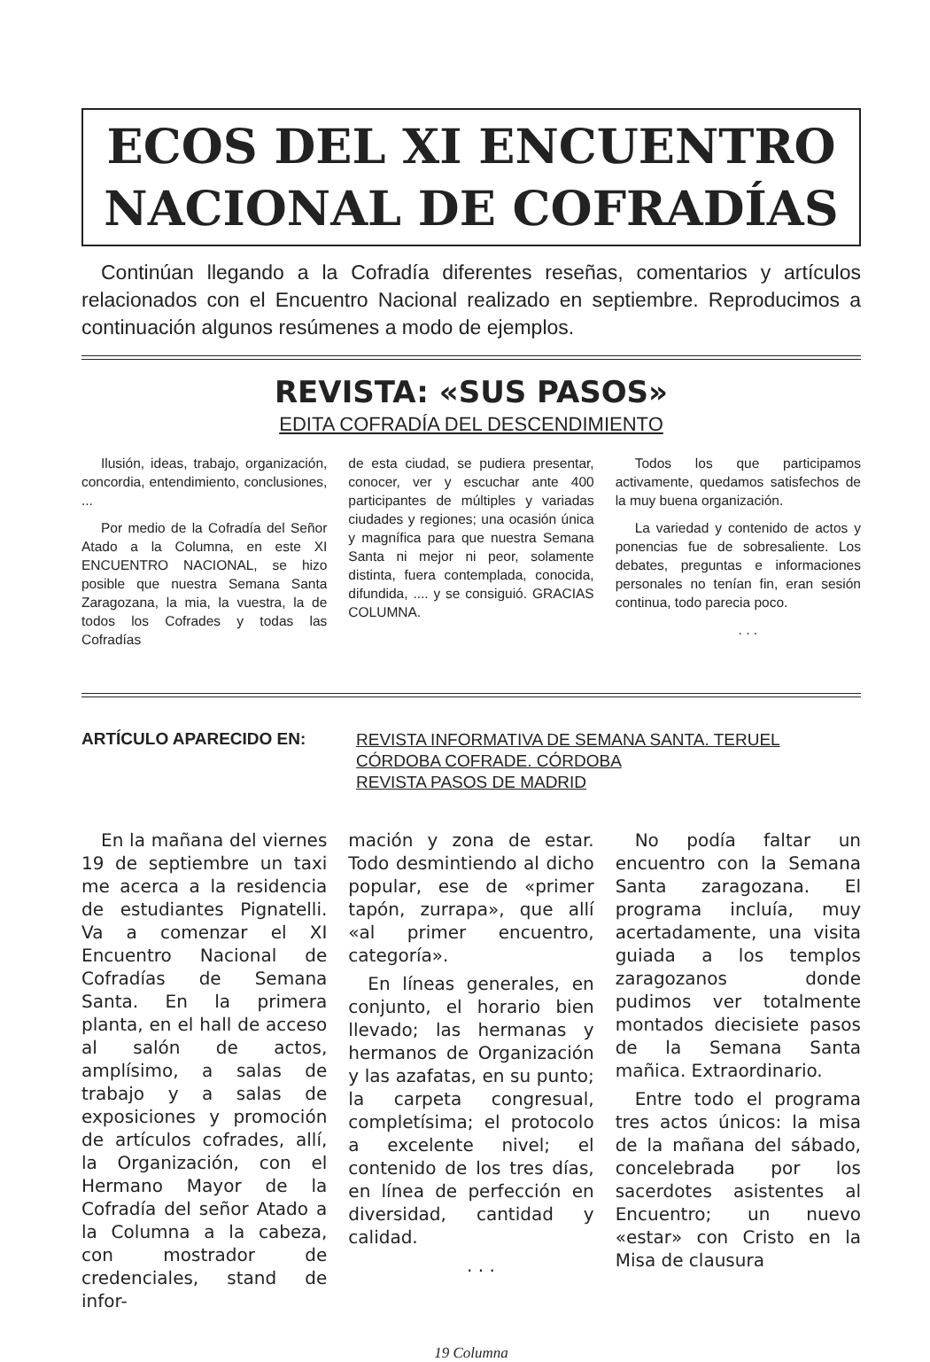ECOS DEL XI ENCUENTRO
NACIONAL DE COFRADÍAS
Continúan llegando a la Cofradía diferentes reseñas, comentarios y artículos relacionados con el Encuentro Nacional realizado en septiembre. Reproducimos a continuación algunos resúmenes a modo de ejemplos.
REVISTA: «SUS PASOS»
EDITA COFRADÍA DEL DESCENDIMIENTO
Ilusión, ideas, trabajo, organización, concordia, entendimiento, conclusiones, ...
Por medio de la Cofradía del Señor Atado a la Columna, en este XI ENCUENTRO NACIONAL, se hizo posible que nuestra Semana Santa Zaragozana, la mia, la vuestra, la de todos los Cofrades y todas las Cofradías
de esta ciudad, se pudiera presentar, conocer, ver y escuchar ante 400 participantes de múltiples y variadas ciudades y regiones; una ocasión única y magnífica para que nuestra Semana Santa ni mejor ni peor, solamente distinta, fuera contemplada, conocida, difundida, .... y se consiguió. GRACIAS COLUMNA.
Todos los que participamos activamente, quedamos satisfechos de la muy buena organización.
La variedad y contenido de actos y ponencias fue de sobresaliente. Los debates, preguntas e informaciones personales no tenían fin, eran sesión continua, todo parecia poco.
. . .
ARTÍCULO APARECIDO EN:
REVISTA INFORMATIVA DE SEMANA SANTA. TERUEL
CÓRDOBA COFRADE. CÓRDOBA
REVISTA PASOS DE MADRID
En la mañana del viernes 19 de septiembre un taxi me acerca a la residencia de estudiantes Pignatelli. Va a comenzar el XI Encuentro Nacional de Cofradías de Semana Santa. En la primera planta, en el hall de acceso al salón de actos, amplísimo, a salas de trabajo y a salas de exposiciones y promoción de artículos cofrades, allí, la Organización, con el Hermano Mayor de la Cofradía del señor Atado a la Columna a la cabeza, con mostrador de credenciales, stand de infor-
mación y zona de estar. Todo desmintiendo al dicho popular, ese de «primer tapón, zurrapa», que allí «al primer encuentro, categoría».
En líneas generales, en conjunto, el horario bien llevado; las hermanas y hermanos de Organización y las azafatas, en su punto; la carpeta congresual, completísima; el protocolo a excelente nivel; el contenido de los tres días, en línea de perfección en diversidad, cantidad y calidad.
. . .
No podía faltar un encuentro con la Semana Santa zaragozana. El programa incluía, muy acertadamente, una visita guiada a los templos zaragozanos donde pudimos ver totalmente montados diecisiete pasos de la Semana Santa mañica. Extraordinario.
Entre todo el programa tres actos únicos: la misa de la mañana del sábado, concelebrada por los sacerdotes asistentes al Encuentro; un nuevo «estar» con Cristo en la Misa de clausura
19 Columna